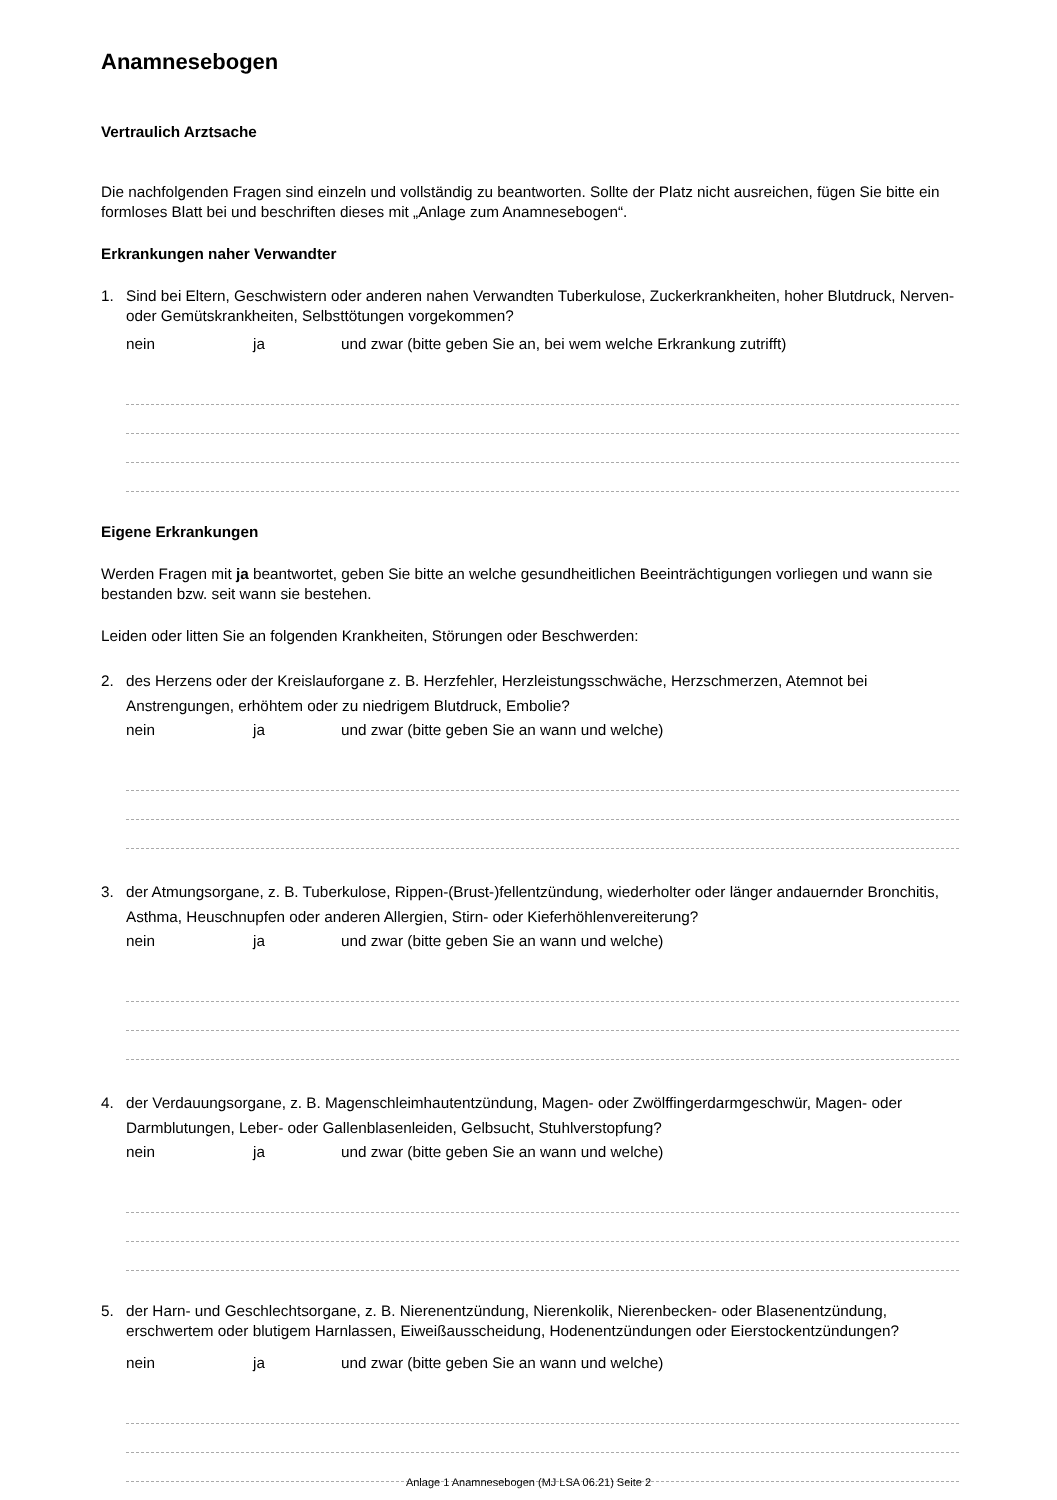Anamnesebogen
Vertraulich Arztsache
Die nachfolgenden Fragen sind einzeln und vollständig zu beantworten. Sollte der Platz nicht ausreichen, fügen Sie bitte ein formloses Blatt bei und beschriften dieses mit „Anlage zum Anamnesebogen“.
Erkrankungen naher Verwandter
1. Sind bei Eltern, Geschwistern oder anderen nahen Verwandten Tuberkulose, Zuckerkrankheiten, hoher Blutdruck, Nerven- oder Gemütskrankheiten, Selbsttötungen vorgekommen?
nein ja und zwar (bitte geben Sie an, bei wem welche Erkrankung zutrifft)
Eigene Erkrankungen
Werden Fragen mit ja beantwortet, geben Sie bitte an welche gesundheitlichen Beeinträchtigungen vorliegen und wann sie bestanden bzw. seit wann sie bestehen.
Leiden oder litten Sie an folgenden Krankheiten, Störungen oder Beschwerden:
2. des Herzens oder der Kreislauforgane z. B. Herzfehler, Herzleistungsschwäche, Herzschmerzen, Atemnot bei Anstrengungen, erhöhtem oder zu niedrigem Blutdruck, Embolie?
nein ja und zwar (bitte geben Sie an wann und welche)
3. der Atmungsorgane, z. B. Tuberkulose, Rippen-(Brust-)fellentzündung, wiederholter oder länger andauernder Bronchitis, Asthma, Heuschnupfen oder anderen Allergien, Stirn- oder Kieferhöhlenvereiterung?
nein ja und zwar (bitte geben Sie an wann und welche)
4. der Verdauungsorgane, z. B. Magenschleimhautentzündung, Magen- oder Zwölffingerdarmgeschwür, Magen- oder Darmblutungen, Leber- oder Gallenblasenleiden, Gelbsucht, Stuhlverstopfung?
nein ja und zwar (bitte geben Sie an wann und welche)
5. der Harn- und Geschlechtsorgane, z. B. Nierenentzündung, Nierenkolik, Nierenbecken- oder Blasenentzündung, erschwertem oder blutigem Harnlassen, Eiweißausscheidung, Hodenentzündungen oder Eierstockentzündungen?
nein ja und zwar (bitte geben Sie an wann und welche)
Anlage 1 Anamnesebogen (MJ LSA 06.21) Seite 2